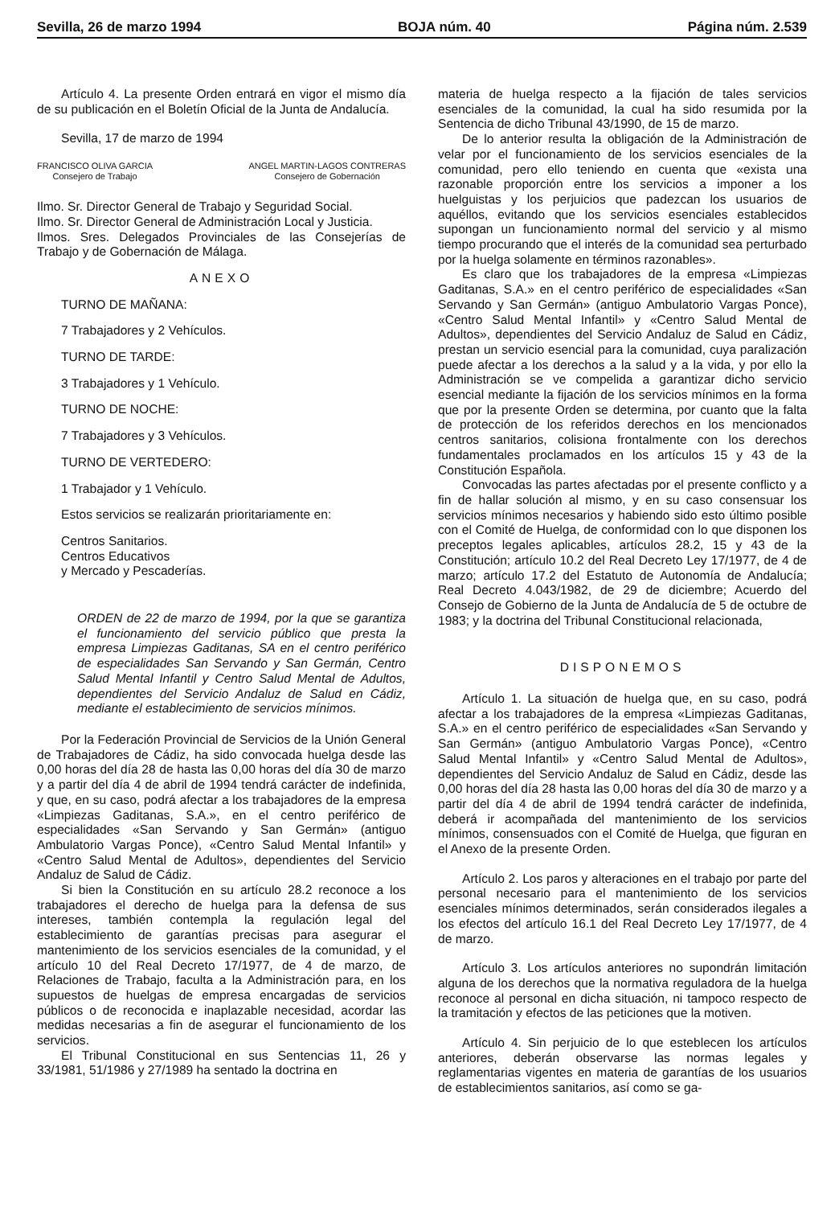Sevilla, 26 de marzo 1994 BOJA núm. 40 Página núm. 2.539
Artículo 4. La presente Orden entrará en vigor el mismo día de su publicación en el Boletín Oficial de la Junta de Andalucía.
Sevilla, 17 de marzo de 1994
FRANCISCO OLIVA GARCIA
Consejero de Trabajo
ANGEL MARTIN-LAGOS CONTRERAS
Consejero de Gobernación
Ilmo. Sr. Director General de Trabajo y Seguridad Social.
Ilmo. Sr. Director General de Administración Local y Justicia.
Ilmos. Sres. Delegados Provinciales de las Consejerías de Trabajo y de Gobernación de Málaga.
ANEXO
TURNO DE MAÑANA:
7 Trabajadores y 2 Vehículos.
TURNO DE TARDE:
3 Trabajadores y 1 Vehículo.
TURNO DE NOCHE:
7 Trabajadores y 3 Vehículos.
TURNO DE VERTEDERO:
1 Trabajador y 1 Vehículo.
Estos servicios se realizarán prioritariamente en:
Centros Sanitarios.
Centros Educativos
y Mercado y Pescaderías.
ORDEN de 22 de marzo de 1994, por la que se garantiza el funcionamiento del servicio público que presta la empresa Limpiezas Gaditanas, SA en el centro periférico de especialidades San Servando y San Germán, Centro Salud Mental Infantil y Centro Salud Mental de Adultos, dependientes del Servicio Andaluz de Salud en Cádiz, mediante el establecimiento de servicios mínimos.
Por la Federación Provincial de Servicios de la Unión General de Trabajadores de Cádiz, ha sido convocada huelga desde las 0,00 horas del día 28 de hasta las 0,00 horas del día 30 de marzo y a partir del día 4 de abril de 1994 tendrá carácter de indefinida, y que, en su caso, podrá afectar a los trabajadores de la empresa «Limpiezas Gaditanas, S.A.», en el centro periférico de especialidades «San Servando y San Germán» (antiguo Ambulatorio Vargas Ponce), «Centro Salud Mental Infantil» y «Centro Salud Mental de Adultos», dependientes del Servicio Andaluz de Salud de Cádiz.
Si bien la Constitución en su artículo 28.2 reconoce a los trabajadores el derecho de huelga para la defensa de sus intereses, también contempla la regulación legal del establecimiento de garantías precisas para asegurar el mantenimiento de los servicios esenciales de la comunidad, y el artículo 10 del Real Decreto 17/1977, de 4 de marzo, de Relaciones de Trabajo, faculta a la Administración para, en los supuestos de huelgas de empresa encargadas de servicios públicos o de reconocida e inaplazable necesidad, acordar las medidas necesarias a fin de asegurar el funcionamiento de los servicios.
El Tribunal Constitucional en sus Sentencias 11, 26 y 33/1981, 51/1986 y 27/1989 ha sentado la doctrina en
materia de huelga respecto a la fijación de tales servicios esenciales de la comunidad, la cual ha sido resumida por la Sentencia de dicho Tribunal 43/1990, de 15 de marzo.
De lo anterior resulta la obligación de la Administración de velar por el funcionamiento de los servicios esenciales de la comunidad, pero ello teniendo en cuenta que «exista una razonable proporción entre los servicios a imponer a los huelguistas y los perjuicios que padezcan los usuarios de aquéllos, evitando que los servicios esenciales establecidos supongan un funcionamiento normal del servicio y al mismo tiempo procurando que el interés de la comunidad sea perturbado por la huelga solamente en términos razonables».
Es claro que los trabajadores de la empresa «Limpiezas Gaditanas, S.A.» en el centro periférico de especialidades «San Servando y San Germán» (antiguo Ambulatorio Vargas Ponce), «Centro Salud Mental Infantil» y «Centro Salud Mental de Adultos», dependientes del Servicio Andaluz de Salud en Cádiz, prestan un servicio esencial para la comunidad, cuya paralización puede afectar a los derechos a la salud y a la vida, y por ello la Administración se ve compelida a garantizar dicho servicio esencial mediante la fijación de los servicios mínimos en la forma que por la presente Orden se determina, por cuanto que la falta de protección de los referidos derechos en los mencionados centros sanitarios, colisiona frontalmente con los derechos fundamentales proclamados en los artículos 15 y 43 de la Constitución Española.
Convocadas las partes afectadas por el presente conflicto y a fin de hallar solución al mismo, y en su caso consensuar los servicios mínimos necesarios y habiendo sido esto último posible con el Comité de Huelga, de conformidad con lo que disponen los preceptos legales aplicables, artículos 28.2, 15 y 43 de la Constitución; artículo 10.2 del Real Decreto Ley 17/1977, de 4 de marzo; artículo 17.2 del Estatuto de Autonomía de Andalucía; Real Decreto 4.043/1982, de 29 de diciembre; Acuerdo del Consejo de Gobierno de la Junta de Andalucía de 5 de octubre de 1983; y la doctrina del Tribunal Constitucional relacionada,
DISPONEMOS
Artículo 1. La situación de huelga que, en su caso, podrá afectar a los trabajadores de la empresa «Limpiezas Gaditanas, S.A.» en el centro periférico de especialidades «San Servando y San Germán» (antiguo Ambulatorio Vargas Ponce), «Centro Salud Mental Infantil» y «Centro Salud Mental de Adultos», dependientes del Servicio Andaluz de Salud en Cádiz, desde las 0,00 horas del día 28 hasta las 0,00 horas del día 30 de marzo y a partir del día 4 de abril de 1994 tendrá carácter de indefinida, deberá ir acompañada del mantenimiento de los servicios mínimos, consensuados con el Comité de Huelga, que figuran en el Anexo de la presente Orden.
Artículo 2. Los paros y alteraciones en el trabajo por parte del personal necesario para el mantenimiento de los servicios esenciales mínimos determinados, serán considerados ilegales a los efectos del artículo 16.1 del Real Decreto Ley 17/1977, de 4 de marzo.
Artículo 3. Los artículos anteriores no supondrán limitación alguna de los derechos que la normativa reguladora de la huelga reconoce al personal en dicha situación, ni tampoco respecto de la tramitación y efectos de las peticiones que la motiven.
Artículo 4. Sin perjuicio de lo que esteblecen los artículos anteriores, deberán observarse las normas legales y reglamentarias vigentes en materia de garantías de los usuarios de establecimientos sanitarios, así como se ga-